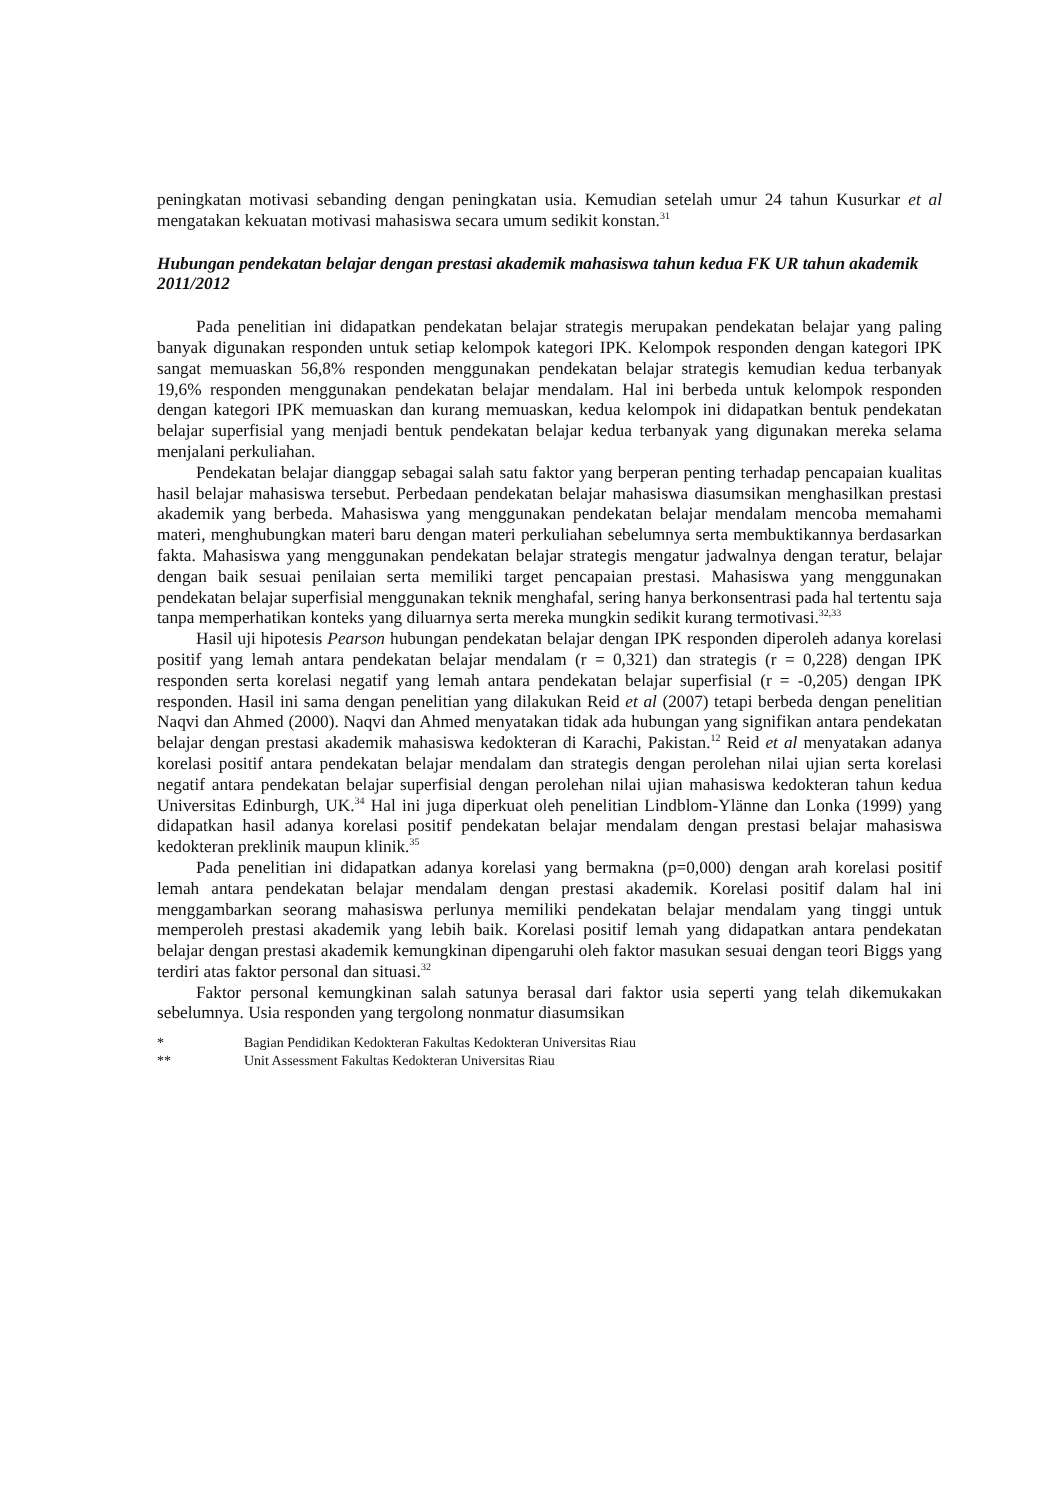peningkatan motivasi sebanding dengan peningkatan usia. Kemudian setelah umur 24 tahun Kusurkar et al mengatakan kekuatan motivasi mahasiswa secara umum sedikit konstan.<sup>31</sup>
Hubungan pendekatan belajar dengan prestasi akademik mahasiswa tahun kedua FK UR tahun akademik 2011/2012
Pada penelitian ini didapatkan pendekatan belajar strategis merupakan pendekatan belajar yang paling banyak digunakan responden untuk setiap kelompok kategori IPK. Kelompok responden dengan kategori IPK sangat memuaskan 56,8% responden menggunakan pendekatan belajar strategis kemudian kedua terbanyak 19,6% responden menggunakan pendekatan belajar mendalam. Hal ini berbeda untuk kelompok responden dengan kategori IPK memuaskan dan kurang memuaskan, kedua kelompok ini didapatkan bentuk pendekatan belajar superfisial yang menjadi bentuk pendekatan belajar kedua terbanyak yang digunakan mereka selama menjalani perkuliahan.
Pendekatan belajar dianggap sebagai salah satu faktor yang berperan penting terhadap pencapaian kualitas hasil belajar mahasiswa tersebut. Perbedaan pendekatan belajar mahasiswa diasumsikan menghasilkan prestasi akademik yang berbeda. Mahasiswa yang menggunakan pendekatan belajar mendalam mencoba memahami materi, menghubungkan materi baru dengan materi perkuliahan sebelumnya serta membuktikannya berdasarkan fakta. Mahasiswa yang menggunakan pendekatan belajar strategis mengatur jadwalnya dengan teratur, belajar dengan baik sesuai penilaian serta memiliki target pencapaian prestasi. Mahasiswa yang menggunakan pendekatan belajar superfisial menggunakan teknik menghafal, sering hanya berkonsentrasi pada hal tertentu saja tanpa memperhatikan konteks yang diluarnya serta mereka mungkin sedikit kurang termotivasi.<sup>32,33</sup>
Hasil uji hipotesis Pearson hubungan pendekatan belajar dengan IPK responden diperoleh adanya korelasi positif yang lemah antara pendekatan belajar mendalam (r = 0,321) dan strategis (r = 0,228) dengan IPK responden serta korelasi negatif yang lemah antara pendekatan belajar superfisial (r = -0,205) dengan IPK responden. Hasil ini sama dengan penelitian yang dilakukan Reid et al (2007) tetapi berbeda dengan penelitian Naqvi dan Ahmed (2000). Naqvi dan Ahmed menyatakan tidak ada hubungan yang signifikan antara pendekatan belajar dengan prestasi akademik mahasiswa kedokteran di Karachi, Pakistan.<sup>12</sup> Reid et al menyatakan adanya korelasi positif antara pendekatan belajar mendalam dan strategis dengan perolehan nilai ujian serta korelasi negatif antara pendekatan belajar superfisial dengan perolehan nilai ujian mahasiswa kedokteran tahun kedua Universitas Edinburgh, UK.<sup>34</sup> Hal ini juga diperkuat oleh penelitian Lindblom-Ylänne dan Lonka (1999) yang didapatkan hasil adanya korelasi positif pendekatan belajar mendalam dengan prestasi belajar mahasiswa kedokteran preklinik maupun klinik.<sup>35</sup>
Pada penelitian ini didapatkan adanya korelasi yang bermakna (p=0,000) dengan arah korelasi positif lemah antara pendekatan belajar mendalam dengan prestasi akademik. Korelasi positif dalam hal ini menggambarkan seorang mahasiswa perlunya memiliki pendekatan belajar mendalam yang tinggi untuk memperoleh prestasi akademik yang lebih baik. Korelasi positif lemah yang didapatkan antara pendekatan belajar dengan prestasi akademik kemungkinan dipengaruhi oleh faktor masukan sesuai dengan teori Biggs yang terdiri atas faktor personal dan situasi.<sup>32</sup>
Faktor personal kemungkinan salah satunya berasal dari faktor usia seperti yang telah dikemukakan sebelumnya. Usia responden yang tergolong nonmatur diasumsikan
* Bagian Pendidikan Kedokteran Fakultas Kedokteran Universitas Riau
** Unit Assessment Fakultas Kedokteran Universitas Riau